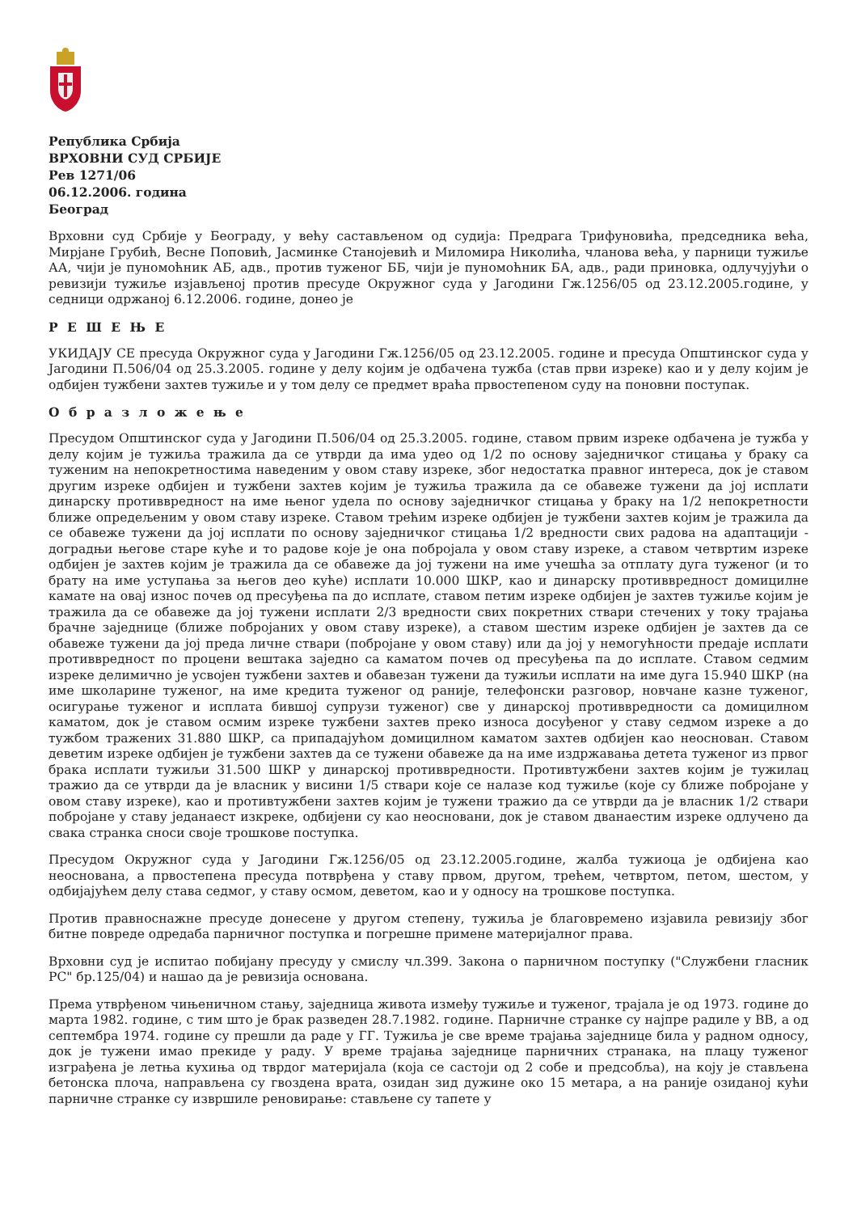Република Србија
ВРХОВНИ СУД СРБИЈЕ
Рев 1271/06
06.12.2006. година
Београд
Врховни суд Србије у Београду, у већу састављеном од судија: Предрага Трифуновића, председника већа, Мирјане Грубић, Весне Поповић, Јасминке Станојевић и Миломира Николића, чланова већа, у парници тужиље АА, чији је пуномоћник АБ, адв., против туженог ББ, чији је пуномоћник БА, адв., ради приновка, одлучујући о ревизији тужиље изјављеној против пресуде Окружног суда у Јагодини Гж.1256/05 од 23.12.2005.године, у седници одржаној 6.12.2006. године, донео је
Р Е Ш Е Њ Е
УКИДАЈУ СЕ пресуда Окружног суда у Јагодини Гж.1256/05 од 23.12.2005. године и пресуда Општинског суда у Јагодини П.506/04 од 25.3.2005. године у делу којим је одбачена тужба (став први изреке) као и у делу којим је одбијен тужбени захтев тужиље и у том делу се предмет враћа првостепеном суду на поновни поступак.
О б р а з л о ж е њ е
Пресудом Општинског суда у Јагодини П.506/04 од 25.3.2005. године, ставом првим изреке одбачена је тужба у делу којим је тужиља тражила да се утврди да има удео од 1/2 по основу заједничког стицања у браку са туженим на непокретностима наведеним у овом ставу изреке, због недостатка правног интереса, док је ставом другим изреке одбијен и тужбени захтев којим је тужиља тражила да се обавеже тужени да јој исплати динарску противвредност на име њеног удела по основу заједничког стицања у браку на 1/2 непокретности ближе опредељеним у овом ставу изреке. Ставом трећим изреке одбијен је тужбени захтев којим је тражила да се обавеже тужени да јој исплати по основу заједничког стицања 1/2 вредности свих радова на адаптацији - доградњи његове старе куће и то радове које је она побројала у овом ставу изреке, а ставом четвртим изреке одбијен је захтев којим је тражила да се обавеже да јој тужени на име учешћа за отплату дуга туженог (и то брату на име уступања за његов део куће) исплати 10.000 ШКР, као и динарску противвредност домицилне камате на овај износ почев од пресуђења па до исплате, ставом петим изреке одбијен је захтев тужиље којим је тражила да се обавеже да јој тужени исплати 2/3 вредности свих покретних ствари стечених у току трајања брачне заједнице (ближе побројаних у овом ставу изреке), а ставом шестим изреке одбијен је захтев да се обавеже тужени да јој преда личне ствари (побројане у овом ставу) или да јој у немогућности предаје исплати противвредност по процени вештака заједно са каматом почев од пресуђења па до исплате. Ставом седмим изреке делимично је усвојен тужбени захтев и обавезан тужени да тужиљи исплати на име дуга 15.940 ШКР (на име школарине туженог, на име кредита туженог од раније, телефонски разговор, новчане казне туженог, осигурање туженог и исплата бившој супрузи туженог) све у динарској противвредности са домицилном каматом, док је ставом осмим изреке тужбени захтев преко износа досуђеног у ставу седмом изреке а до тужбом тражених 31.880 ШКР, са припадајућом домицилном каматом захтев одбијен као неоснован. Ставом деветим изреке одбијен је тужбени захтев да се тужени обавеже да на име издржавања детета туженог из првог брака исплати тужиљи 31.500 ШКР у динарској противвредности. Противтужбени захтев којим је тужилац тражио да се утврди да је власник у висини 1/5 ствари које се налазе код тужиље (које су ближе побројане у овом ставу изреке), као и противтужбени захтев којим је тужени тражио да се утврди да је власник 1/2 ствари побројане у ставу једанаест изкреке, одбијени су као неосновани, док је ставом дванаестим изреке одлучено да свака странка сноси своје трошкове поступка.
Пресудом Окружног суда у Јагодини Гж.1256/05 од 23.12.2005.године, жалба тужиоца је одбијена као неоснована, а првостепена пресуда потврђена у ставу првом, другом, трећем, четвртом, петом, шестом, у одбијајућем делу става седмог, у ставу осмом, деветом, као и у односу на трошкове поступка.
Против правноснажне пресуде донесене у другом степену, тужиља је благовремено изјавила ревизију због битне повреде одредаба парничног поступка и погрешне примене материјалног права.
Врховни суд је испитао побијану пресуду у смислу чл.399. Закона о парничном поступку ("Службени гласник РС" бр.125/04) и нашао да је ревизија основана.
Према утврђеном чињеничном стању, заједница живота између тужиље и туженог, трајала је од 1973. године до марта 1982. године, с тим што је брак разведен 28.7.1982. године. Парничне странке су најпре радиле у ВВ, а од септембра 1974. године су прешли да раде у ГГ. Тужиља је све време трајања заједнице била у радном односу, док је тужени имао прекиде у раду. У време трајања заједнице парничних странака, на плацу туженог изграђена је летња кухиња од тврдог материјала (која се састоји од 2 собе и предсобља), на коју је стављена бетонска плоча, направљена су гвоздена врата, озидан зид дужине око 15 метара, а на раније озиданој кући парничне странке су извршиле реновирање: стављене су тапете у